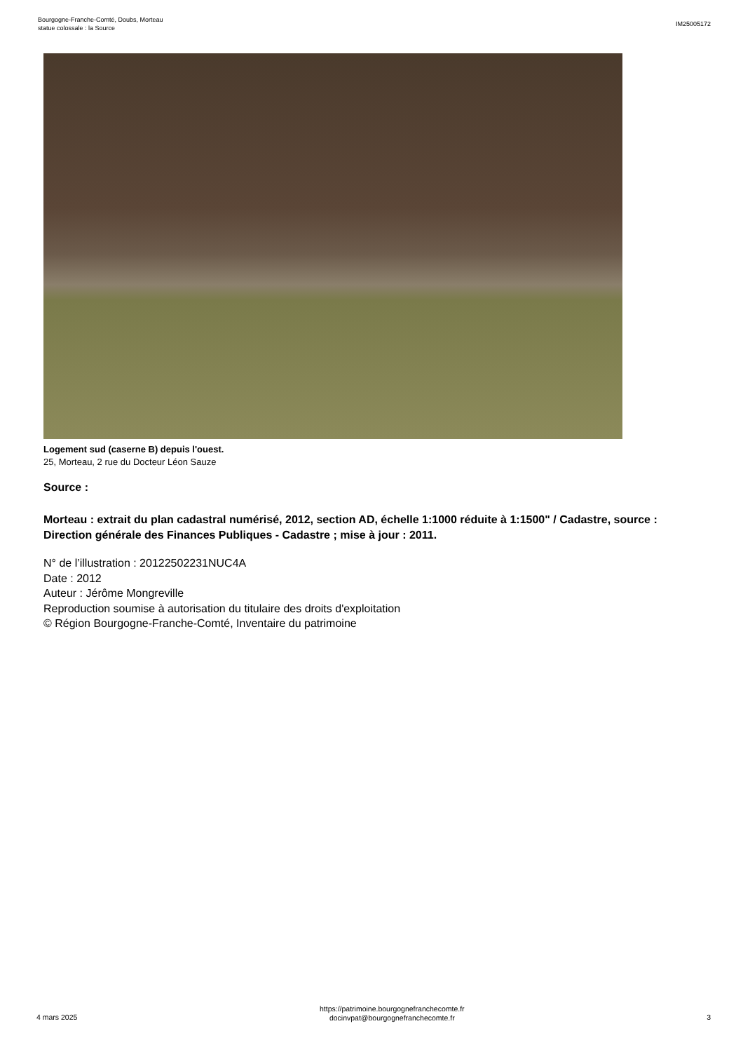Bourgogne-Franche-Comté, Doubs, Morteau
statue colossale : la Source
IM25005172
Logement sud (caserne B) depuis l'ouest.
25, Morteau, 2 rue du Docteur Léon Sauze
Source :
Morteau : extrait du plan cadastral numérisé, 2012, section AD, échelle 1:1000 réduite à 1:1500" / Cadastre, source : Direction générale des Finances Publiques - Cadastre ; mise à jour : 2011.
N° de l’illustration : 20122502231NUC4A
Date : 2012
Auteur : Jérôme Mongreville
Reproduction soumise à autorisation du titulaire des droits d'exploitation
© Région Bourgogne-Franche-Comté, Inventaire du patrimoine
4 mars 2025
https://patrimoine.bourgognefranchecomte.fr
docinvpat@bourgognefranchecomte.fr
3